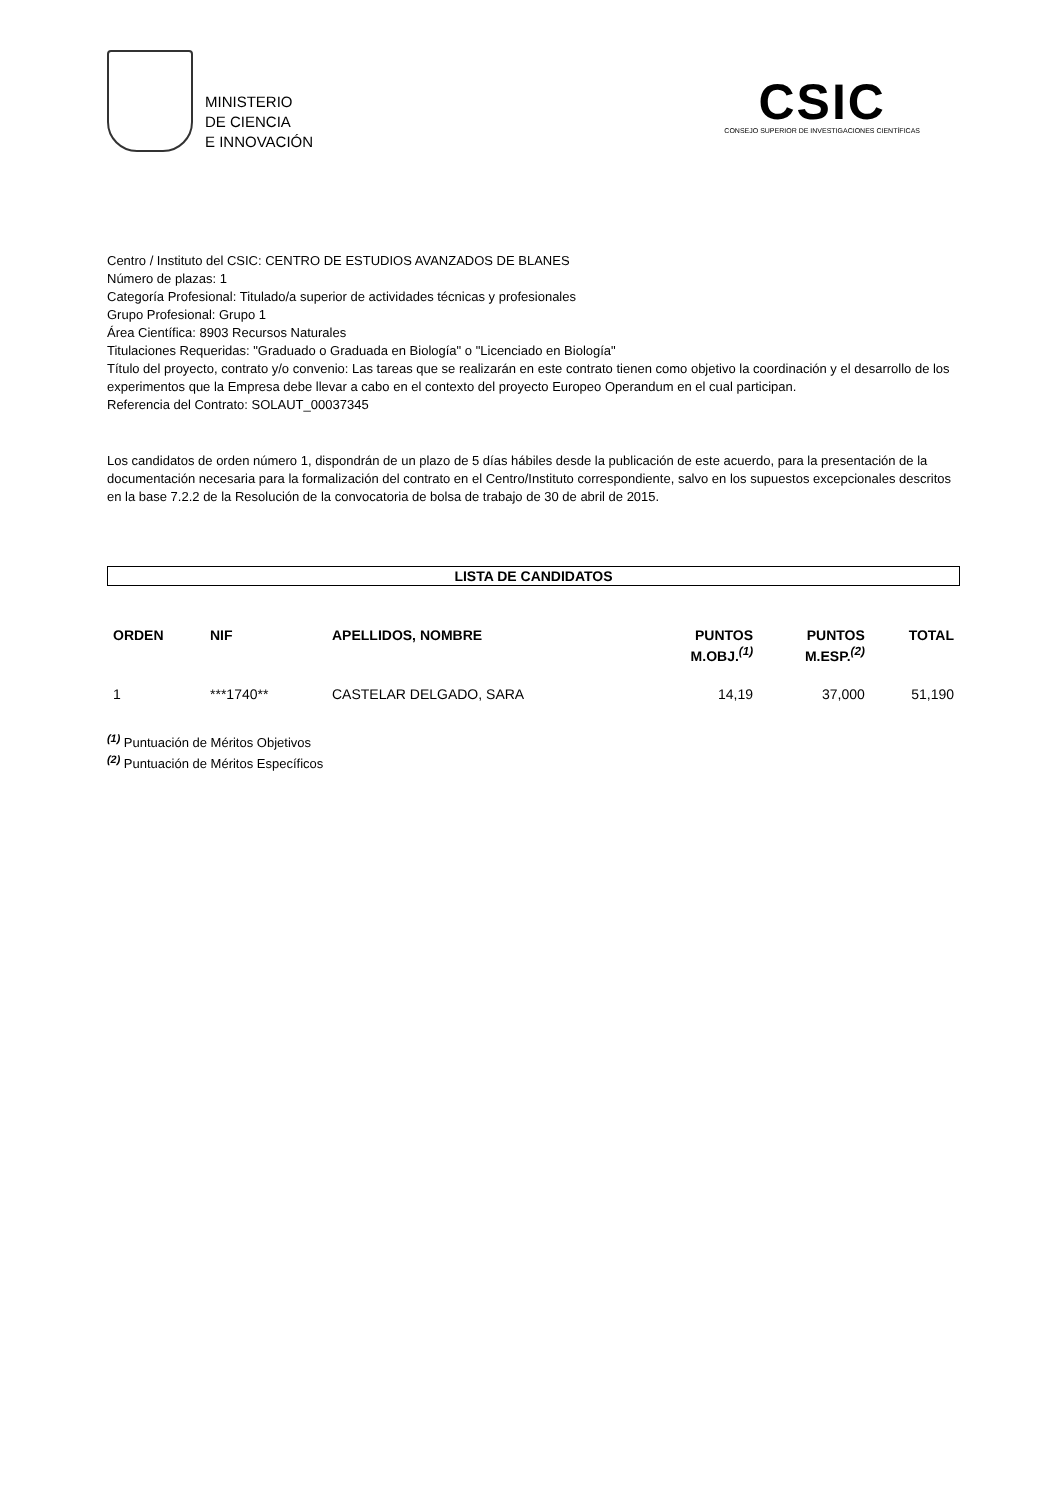MINISTERIO
DE CIENCIA
E INNOVACIÓN
CSIC
CONSEJO SUPERIOR DE INVESTIGACIONES CIENTÍFICAS
Centro / Instituto del CSIC: CENTRO DE ESTUDIOS AVANZADOS DE BLANES
Número de plazas: 1
Categoría Profesional: Titulado/a superior de actividades técnicas y profesionales
Grupo Profesional: Grupo 1
Área Científica: 8903 Recursos Naturales
Titulaciones Requeridas: "Graduado o Graduada en Biología" o "Licenciado en Biología"
Título del proyecto, contrato y/o convenio: Las tareas que se realizarán en este contrato tienen como objetivo la coordinación y el desarrollo de los experimentos que la Empresa debe llevar a cabo en el contexto del proyecto Europeo Operandum en el cual participan.
Referencia del Contrato: SOLAUT_00037345
Los candidatos de orden número 1, dispondrán de un plazo de 5 días hábiles desde la publicación de este acuerdo, para la presentación de la documentación necesaria para la formalización del contrato en el Centro/Instituto correspondiente, salvo en los supuestos excepcionales descritos en la base 7.2.2 de la Resolución de la convocatoria de bolsa de trabajo de 30 de abril de 2015.
LISTA DE CANDIDATOS
| ORDEN | NIF | APELLIDOS, NOMBRE | PUNTOS M.OBJ.<sup>(1)</sup> | PUNTOS M.ESP.<sup>(2)</sup> | TOTAL |
| --- | --- | --- | --- | --- | --- |
| 1 | ***1740** | CASTELAR DELGADO, SARA | 14,19 | 37,000 | 51,190 |
<sup>(1)</sup> Puntuación de Méritos Objetivos
<sup>(2)</sup> Puntuación de Méritos Específicos